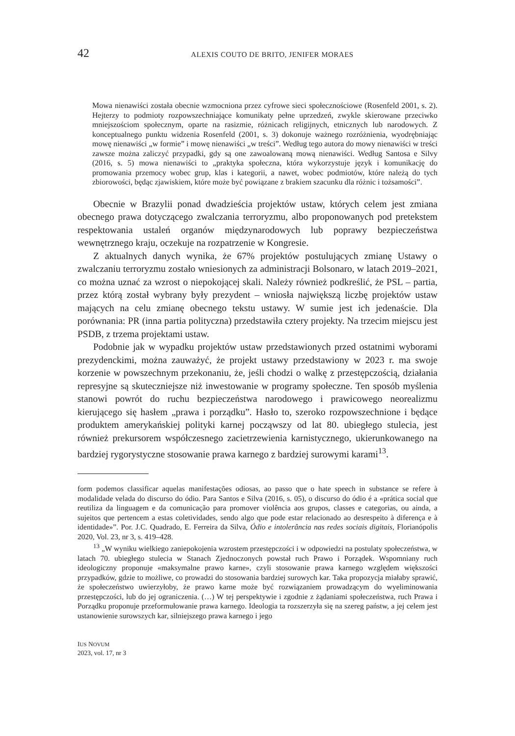42 ALEXIS COUTO DE BRITO, JENIFER MORAES
Mowa nienawiści została obecnie wzmocniona przez cyfrowe sieci społecznościowe (Rosenfeld 2001, s. 2). Hejterzy to podmioty rozpowszechniające komunikaty pełne uprzedzeń, zwykle skierowane przeciwko mniejszościom społecznym, oparte na rasizmie, różnicach religijnych, etnicznych lub narodowych. Z konceptualnego punktu widzenia Rosenfeld (2001, s. 3) dokonuje ważnego rozróżnienia, wyodrębniając mowę nienawiści „w formie” i mowę nienawiści „w treści”. Według tego autora do mowy nienawiści w treści zawsze można zaliczyć przypadki, gdy są one zawoalowaną mową nienawiści. Według Santosa e Silvy (2016, s. 5) mowa nienawiści to „praktyka społeczna, która wykorzystuje język i komunikację do promowania przemocy wobec grup, klas i kategorii, a nawet, wobec podmiotów, które należą do tych zbiorowości, będąc zjawiskiem, które może być powiązane z brakiem szacunku dla różnic i tożsamości”.
Obecnie w Brazylii ponad dwadzieścia projektów ustaw, których celem jest zmiana obecnego prawa dotyczącego zwalczania terroryzmu, albo proponowanych pod pretekstem respektowania ustaleń organów międzynarodowych lub poprawy bezpieczeństwa wewnętrznego kraju, oczekuje na rozpatrzenie w Kongresie.
Z aktualnych danych wynika, że 67% projektów postulujących zmianę Ustawy o zwalczaniu terroryzmu zostało wniesionych za administracji Bolsonaro, w latach 2019–2021, co można uznać za wzrost o niepokojącej skali. Należy również podkreślić, że PSL – partia, przez którą został wybrany były prezydent – wniosła największą liczbę projektów ustaw mających na celu zmianę obecnego tekstu ustawy. W sumie jest ich jedenaście. Dla porównania: PR (inna partia polityczna) przedstawiła cztery projekty. Na trzecim miejscu jest PSDB, z trzema projektami ustaw.
Podobnie jak w wypadku projektów ustaw przedstawionych przed ostatnimi wyborami prezydenckimi, można zauważyć, że projekt ustawy przedstawiony w 2023 r. ma swoje korzenie w powszechnym przekonaniu, że, jeśli chodzi o walkę z przestępczością, działania represyjne są skuteczniejsze niż inwestowanie w programy społeczne. Ten sposób myślenia stanowi powrót do ruchu bezpieczeństwa narodowego i prawicowego neorealizmu kierującego się hasłem „prawa i porządku”. Hasło to, szeroko rozpowszechnione i będące produktem amerykańskiej polityki karnej począwszy od lat 80. ubiegłego stulecia, jest również prekursorem współczesnego zacietrzewienia karnistycznego, ukierunkowanego na bardziej rygorystyczne stosowanie prawa karnego z bardziej surowymi karami<sup>13</sup>.
form podemos classificar aquelas manifestações odiosas, ao passo que o hate speech in substance se refere à modalidade velada do discurso do ódio. Para Santos e Silva (2016, s. 05), o discurso do ódio é a «prática social que reutiliza da linguagem e da comunicação para promover violência aos grupos, classes e categorias, ou ainda, a sujeitos que pertencem a estas coletividades, sendo algo que pode estar relacionado ao desrespeito à diferença e à identidade»”. Por. J.C. Quadrado, E. Ferreira da Silva, Ódio e intolerância nas redes sociais digitais, Florianópolis 2020, Vol. 23, nr 3, s. 419–428.
<sup>13</sup> „W wyniku wielkiego zaniepokojenia wzrostem przestępczości i w odpowiedzi na postulaty społeczeństwa, w latach 70. ubiegłego stulecia w Stanach Zjednoczonych powstał ruch Prawo i Porządek. Wspomniany ruch ideologiczny proponuje «maksymalne prawo karne», czyli stosowanie prawa karnego względem większości przypadków, gdzie to możliwe, co prowadzi do stosowania bardziej surowych kar. Taka propozycja miałaby sprawić, że społeczeństwo uwierzyłoby, że prawo karne może być rozwiązaniem prowadzącym do wyeliminowania przestępczości, lub do jej ograniczenia. (…) W tej perspektywie i zgodnie z żądaniami społeczeństwa, ruch Prawa i Porządku proponuje przeformułowanie prawa karnego. Ideologia ta rozszerzyła się na szereg państw, a jej celem jest ustanowienie surowszych kar, silniejszego prawa karnego i jego
IUS NOVUM
2023, vol. 17, nr 3